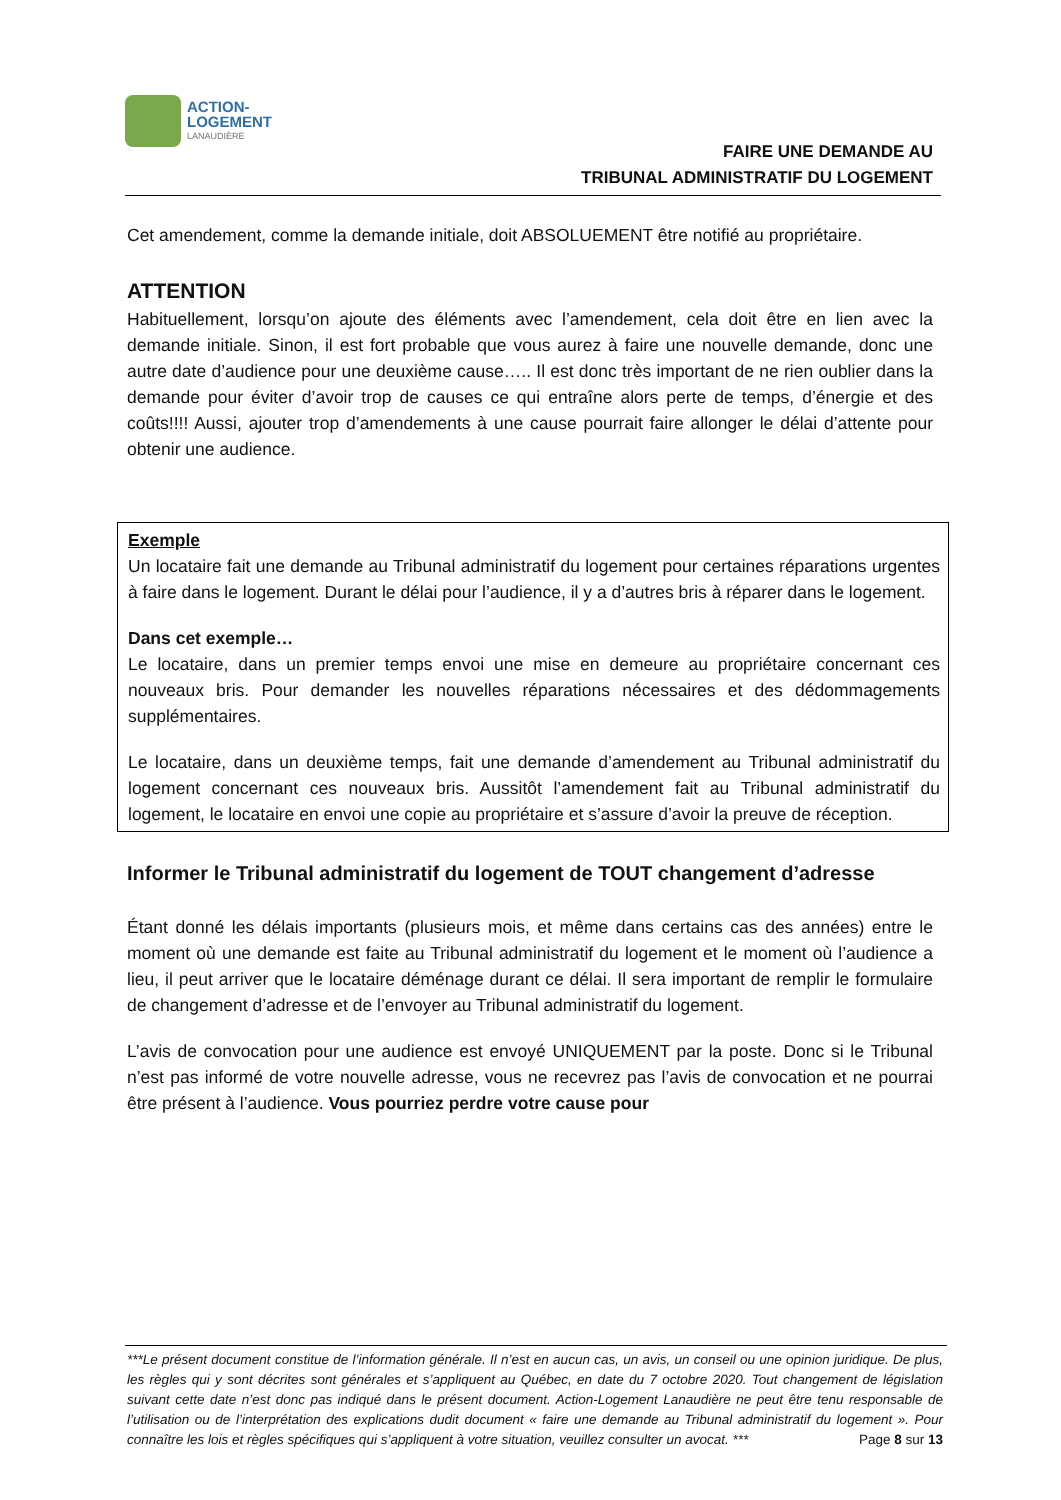ACTION-
LOGEMENT
LANAUDIÈRE
FAIRE UNE DEMANDE AU
TRIBUNAL ADMINISTRATIF DU LOGEMENT
Cet amendement, comme la demande initiale, doit ABSOLUEMENT être notifié au propriétaire.
ATTENTION
Habituellement, lorsqu’on ajoute des éléments avec l’amendement, cela doit être en lien avec la demande initiale. Sinon, il est fort probable que vous aurez à faire une nouvelle demande, donc une autre date d’audience pour une deuxième cause….. Il est donc très important de ne rien oublier dans la demande pour éviter d’avoir trop de causes ce qui entraîne alors perte de temps, d’énergie et des coûts!!!! Aussi, ajouter trop d’amendements à une cause pourrait faire allonger le délai d’attente pour obtenir une audience.
Exemple
Un locataire fait une demande au Tribunal administratif du logement pour certaines réparations urgentes à faire dans le logement. Durant le délai pour l’audience, il y a d’autres bris à réparer dans le logement.
Dans cet exemple…
Le locataire, dans un premier temps envoi une mise en demeure au propriétaire concernant ces nouveaux bris. Pour demander les nouvelles réparations nécessaires et des dédommagements supplémentaires.
Le locataire, dans un deuxième temps, fait une demande d’amendement au Tribunal administratif du logement concernant ces nouveaux bris. Aussitôt l’amendement fait au Tribunal administratif du logement, le locataire en envoi une copie au propriétaire et s’assure d’avoir la preuve de réception.
Informer le Tribunal administratif du logement de TOUT changement d’adresse
Étant donné les délais importants (plusieurs mois, et même dans certains cas des années) entre le moment où une demande est faite au Tribunal administratif du logement et le moment où l’audience a lieu, il peut arriver que le locataire déménage durant ce délai. Il sera important de remplir le formulaire de changement d’adresse et de l’envoyer au Tribunal administratif du logement.
L’avis de convocation pour une audience est envoyé UNIQUEMENT par la poste. Donc si le Tribunal n’est pas informé de votre nouvelle adresse, vous ne recevrez pas l’avis de convocation et ne pourrai être présent à l’audience. Vous pourriez perdre votre cause pour
***Le présent document constitue de l’information générale. Il n’est en aucun cas, un avis, un conseil ou une opinion juridique. De plus, les règles qui y sont décrites sont générales et s’appliquent au Québec, en date du 7 octobre 2020. Tout changement de législation suivant cette date n’est donc pas indiqué dans le présent document. Action-Logement Lanaudière ne peut être tenu responsable de l’utilisation ou de l’interprétation des explications dudit document « faire une demande au Tribunal administratif du logement ». Pour connaître les lois et règles spécifiques qui s’appliquent à votre situation, veuillez consulter un avocat. *** Page 8 sur 13